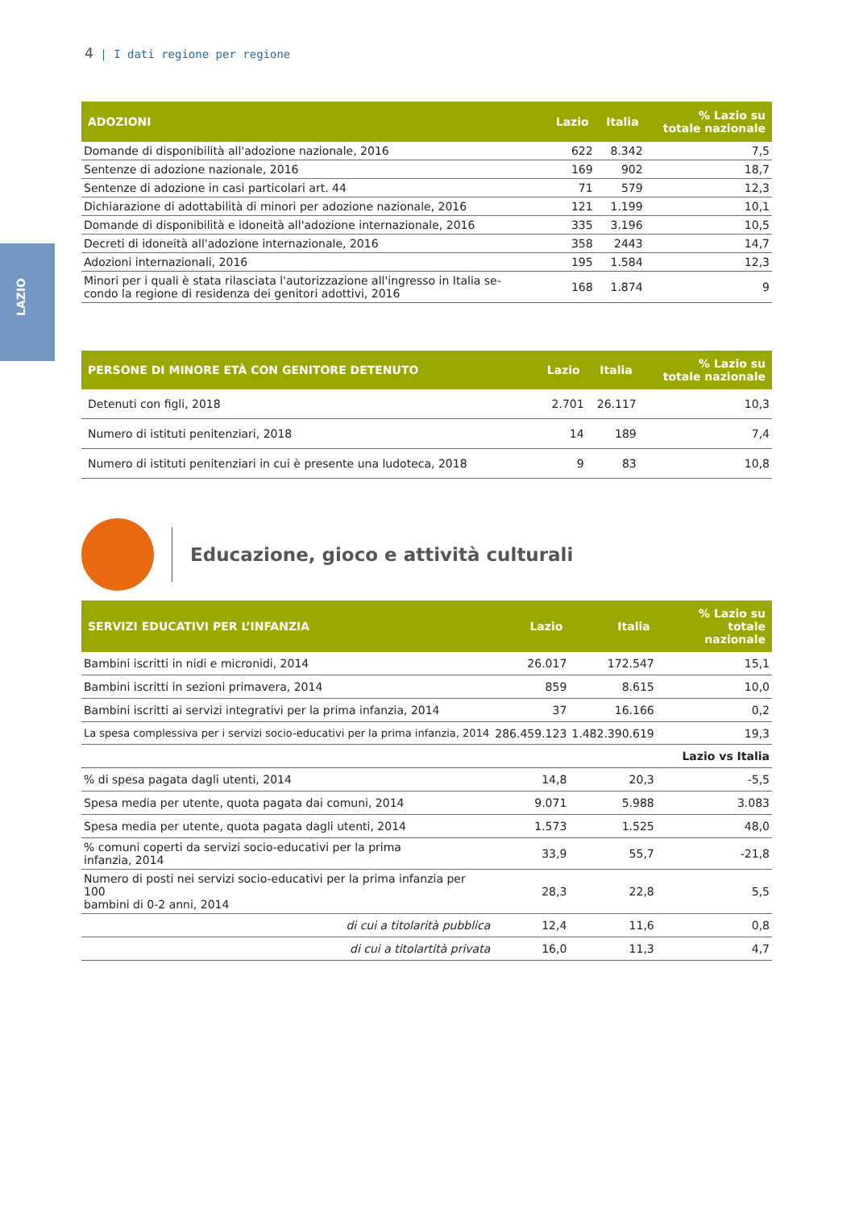4 | I dati regione per regione
LAZIO
| ADOZIONI | Lazio | Italia | % Lazio su totale nazionale |
| --- | --- | --- | --- |
| Domande di disponibilità all'adozione nazionale, 2016 | 622 | 8.342 | 7,5 |
| Sentenze di adozione nazionale, 2016 | 169 | 902 | 18,7 |
| Sentenze di adozione in casi particolari art. 44 | 71 | 579 | 12,3 |
| Dichiarazione di adottabilità di minori per adozione nazionale, 2016 | 121 | 1.199 | 10,1 |
| Domande di disponibilità e idoneità all'adozione internazionale, 2016 | 335 | 3.196 | 10,5 |
| Decreti di idoneità all'adozione internazionale, 2016 | 358 | 2443 | 14,7 |
| Adozioni internazionali, 2016 | 195 | 1.584 | 12,3 |
| Minori per i quali è stata rilasciata l'autorizzazione all'ingresso in Italia se- condo la regione di residenza dei genitori adottivi, 2016 | 168 | 1.874 | 9 |
| PERSONE DI MINORE ETÀ CON GENITORE DETENUTO | Lazio | Italia | % Lazio su totale nazionale |
| --- | --- | --- | --- |
| Detenuti con figli, 2018 | 2.701 | 26.117 | 10,3 |
| Numero di istituti penitenziari, 2018 | 14 | 189 | 7,4 |
| Numero di istituti penitenziari in cui è presente una ludoteca, 2018 | 9 | 83 | 10,8 |
Educazione, gioco e attività culturali
| SERVIZI EDUCATIVI PER L’INFANZIA | Lazio | Italia | % Lazio su totale nazionale |
| --- | --- | --- | --- |
| Bambini iscritti in nidi e micronidi, 2014 | 26.017 | 172.547 | 15,1 |
| Bambini iscritti in sezioni primavera, 2014 | 859 | 8.615 | 10,0 |
| Bambini iscritti ai servizi integrativi per la prima infanzia, 2014 | 37 | 16.166 | 0,2 |
| La spesa complessiva per i servizi socio-educativi per la prima infanzia, 2014 | 286.459.123 | 1.482.390.619 | 19,3 |
| | | | Lazio vs Italia |
| % di spesa pagata dagli utenti, 2014 | 14,8 | 20,3 | -5,5 |
| Spesa media per utente, quota pagata dai comuni, 2014 | 9.071 | 5.988 | 3.083 |
| Spesa media per utente, quota pagata dagli utenti, 2014 | 1.573 | 1.525 | 48,0 |
| % comuni coperti da servizi socio-educativi per la prima infanzia, 2014 | 33,9 | 55,7 | -21,8 |
| Numero di posti nei servizi socio-educativi per la prima infanzia per 100 bambini di 0-2 anni, 2014 | 28,3 | 22,8 | 5,5 |
| di cui a titolarità pubblica | 12,4 | 11,6 | 0,8 |
| di cui a titolartità privata | 16,0 | 11,3 | 4,7 |